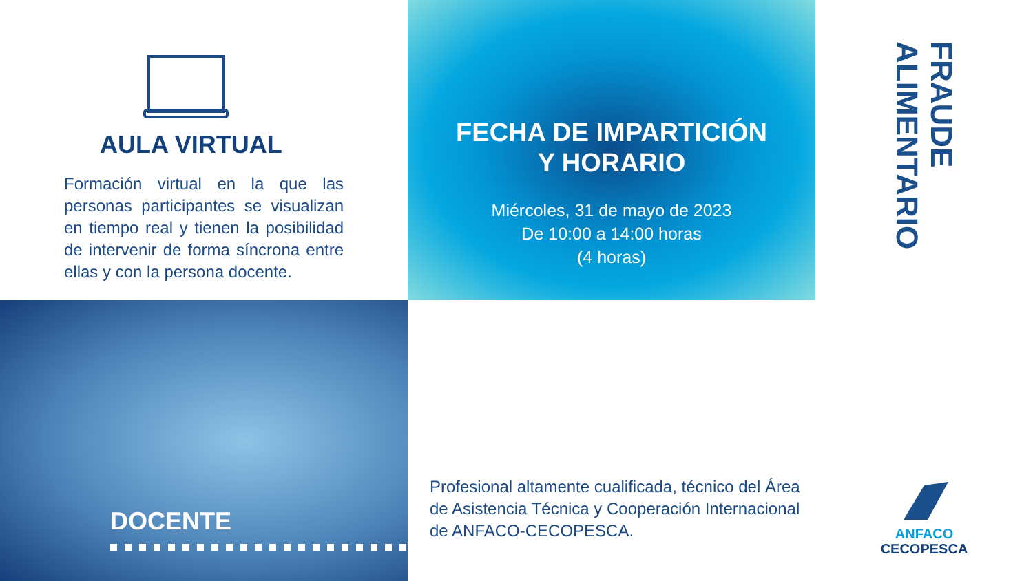AULA VIRTUAL
Formación virtual en la que las personas participantes se visualizan en tiempo real y tienen la posibilidad de intervenir de forma síncrona entre ellas y con la persona docente.
FECHA DE IMPARTICIÓN
Y HORARIO
Miércoles, 31 de mayo de 2023
De 10:00 a 14:00 horas
(4 horas)
FRAUDE ALIMENTARIO
ANFACO
CECOPESCA
DOCENTE
Profesional altamente cualificada, técnico del Área de Asistencia Técnica y Cooperación Internacional de ANFACO-CECOPESCA.